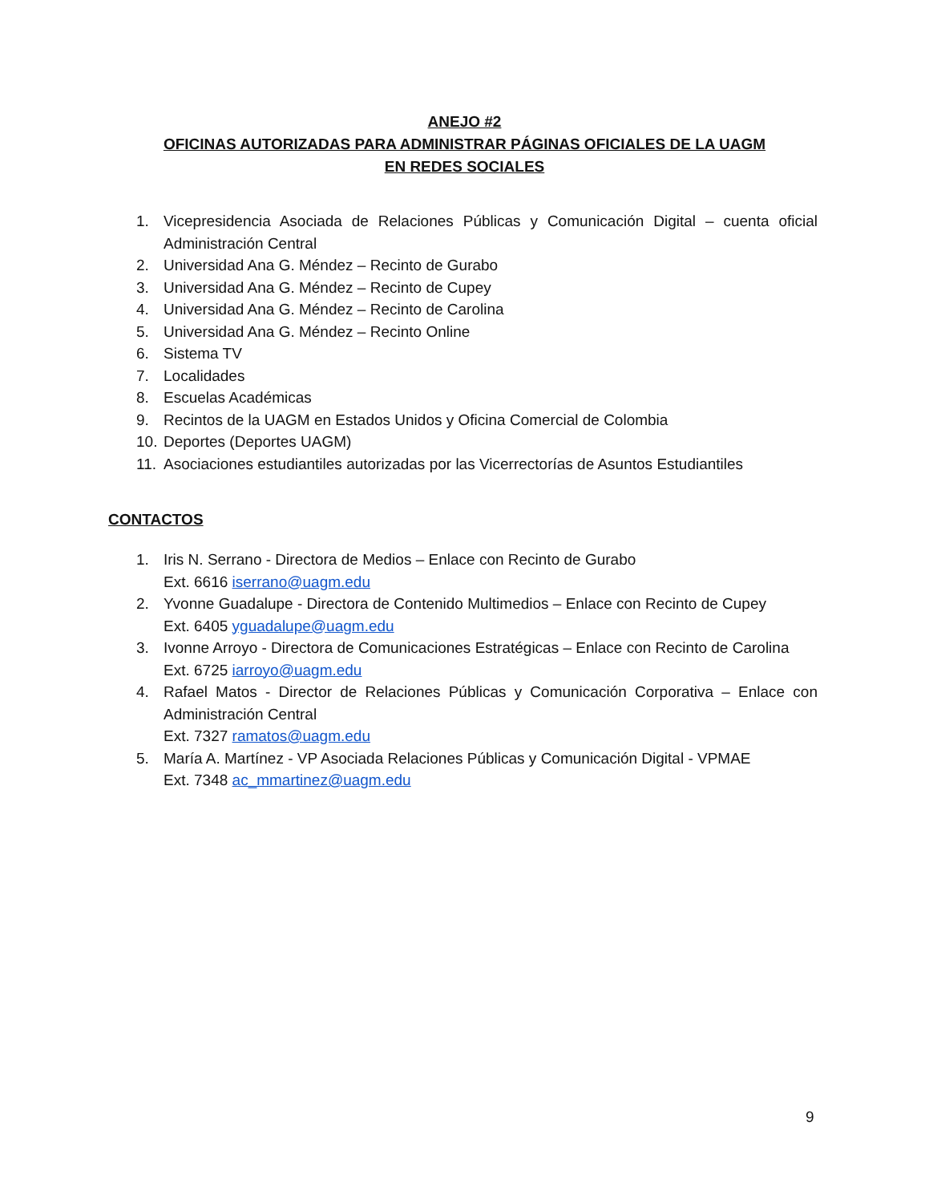ANEJO #2
OFICINAS AUTORIZADAS PARA ADMINISTRAR PÁGINAS OFICIALES DE LA UAGM
EN REDES SOCIALES
1. Vicepresidencia Asociada de Relaciones Públicas y Comunicación Digital – cuenta oficial Administración Central
2. Universidad Ana G. Méndez – Recinto de Gurabo
3. Universidad Ana G. Méndez – Recinto de Cupey
4. Universidad Ana G. Méndez – Recinto de Carolina
5. Universidad Ana G. Méndez – Recinto Online
6. Sistema TV
7. Localidades
8. Escuelas Académicas
9. Recintos de la UAGM en Estados Unidos y Oficina Comercial de Colombia
10. Deportes (Deportes UAGM)
11. Asociaciones estudiantiles autorizadas por las Vicerrectorías de Asuntos Estudiantiles
CONTACTOS
1. Iris N. Serrano - Directora de Medios – Enlace con Recinto de Gurabo
Ext. 6616 iserrano@uagm.edu
2. Yvonne Guadalupe - Directora de Contenido Multimedios – Enlace con Recinto de Cupey
Ext. 6405 yguadalupe@uagm.edu
3. Ivonne Arroyo - Directora de Comunicaciones Estratégicas – Enlace con Recinto de Carolina
Ext. 6725 iarroyo@uagm.edu
4. Rafael Matos - Director de Relaciones Públicas y Comunicación Corporativa – Enlace con Administración Central
Ext. 7327 ramatos@uagm.edu
5. María A. Martínez - VP Asociada Relaciones Públicas y Comunicación Digital - VPMAE
Ext. 7348 ac_mmartinez@uagm.edu
9